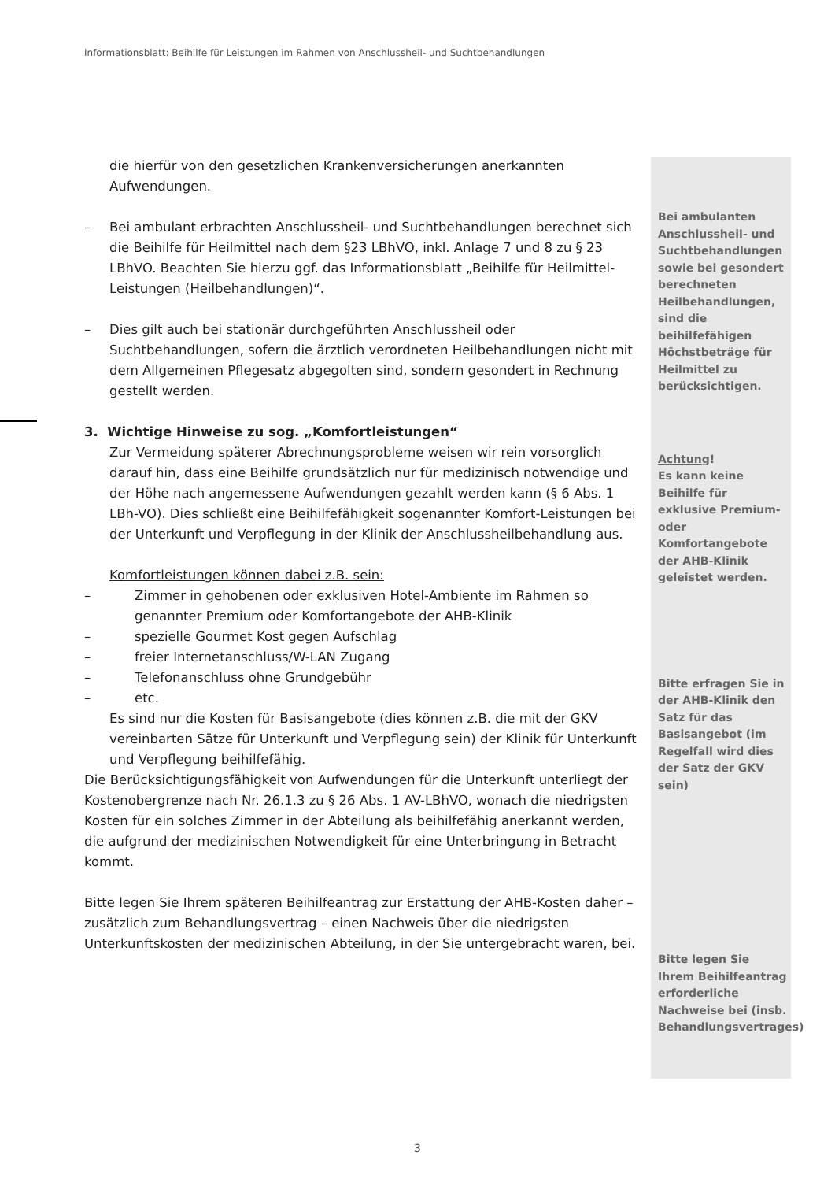Informationsblatt: Beihilfe für Leistungen im Rahmen von Anschlussheil- und Suchtbehandlungen
die hierfür von den gesetzlichen Krankenversicherungen anerkannten Aufwendungen.
– Bei ambulant erbrachten Anschlussheil- und Suchtbehandlungen berechnet sich die Beihilfe für Heilmittel nach dem §23 LBhVO, inkl. Anlage 7 und 8 zu § 23 LBhVO. Beachten Sie hierzu ggf. das Informationsblatt „Beihilfe für Heilmittel-Leistungen (Heilbehandlungen)“.
– Dies gilt auch bei stationär durchgeführten Anschlussheil oder Suchtbehandlungen, sofern die ärztlich verordneten Heilbehandlungen nicht mit dem Allgemeinen Pflegesatz abgegolten sind, sondern gesondert in Rechnung gestellt werden.
3. Wichtige Hinweise zu sog. „Komfortleistungen“
Zur Vermeidung späterer Abrechnungsprobleme weisen wir rein vorsorglich darauf hin, dass eine Beihilfe grundsätzlich nur für medizinisch notwendige und der Höhe nach angemessene Aufwendungen gezahlt werden kann (§ 6 Abs. 1 LBh-VO). Dies schließt eine Beihilfefähigkeit sogenannter Komfort-Leistungen bei der Unterkunft und Verpflegung in der Klinik der Anschlussheilbehandlung aus.
Komfortleistungen können dabei z.B. sein:
– Zimmer in gehobenen oder exklusiven Hotel-Ambiente im Rahmen so genannter Premium oder Komfortangebote der AHB-Klinik
– spezielle Gourmet Kost gegen Aufschlag
– freier Internetanschluss/W-LAN Zugang
– Telefonanschluss ohne Grundgebühr
– etc.
Es sind nur die Kosten für Basisangebote (dies können z.B. die mit der GKV vereinbarten Sätze für Unterkunft und Verpflegung sein) der Klinik für Unterkunft und Verpflegung beihilfefähig.
Die Berücksichtigungsfähigkeit von Aufwendungen für die Unterkunft unterliegt der Kostenobergrenze nach Nr. 26.1.3 zu § 26 Abs. 1 AV-LBhVO, wonach die niedrigsten Kosten für ein solches Zimmer in der Abteilung als beihilfefähig anerkannt werden, die aufgrund der medizinischen Notwendigkeit für eine Unterbringung in Betracht kommt.
Bitte legen Sie Ihrem späteren Beihilfeantrag zur Erstattung der AHB-Kosten daher – zusätzlich zum Behandlungsvertrag – einen Nachweis über die niedrigsten Unterkunftskosten der medizinischen Abteilung, in der Sie untergebracht waren, bei.
Bei ambulanten Anschlussheil- und Suchtbehandlungen sowie bei gesondert berechneten Heilbehandlungen, sind die beihilfefähigen Höchstbeträge für Heilmittel zu berücksichtigen.
Achtung!
Es kann keine Beihilfe für exklusive Premium- oder Komfortangebote der AHB-Klinik geleistet werden.
Bitte erfragen Sie in der AHB-Klinik den Satz für das Basisangebot (im Regelfall wird dies der Satz der GKV sein)
Bitte legen Sie Ihrem Beihilfeantrag erforderliche Nachweise bei (insb. Behandlungsvertrages)
3